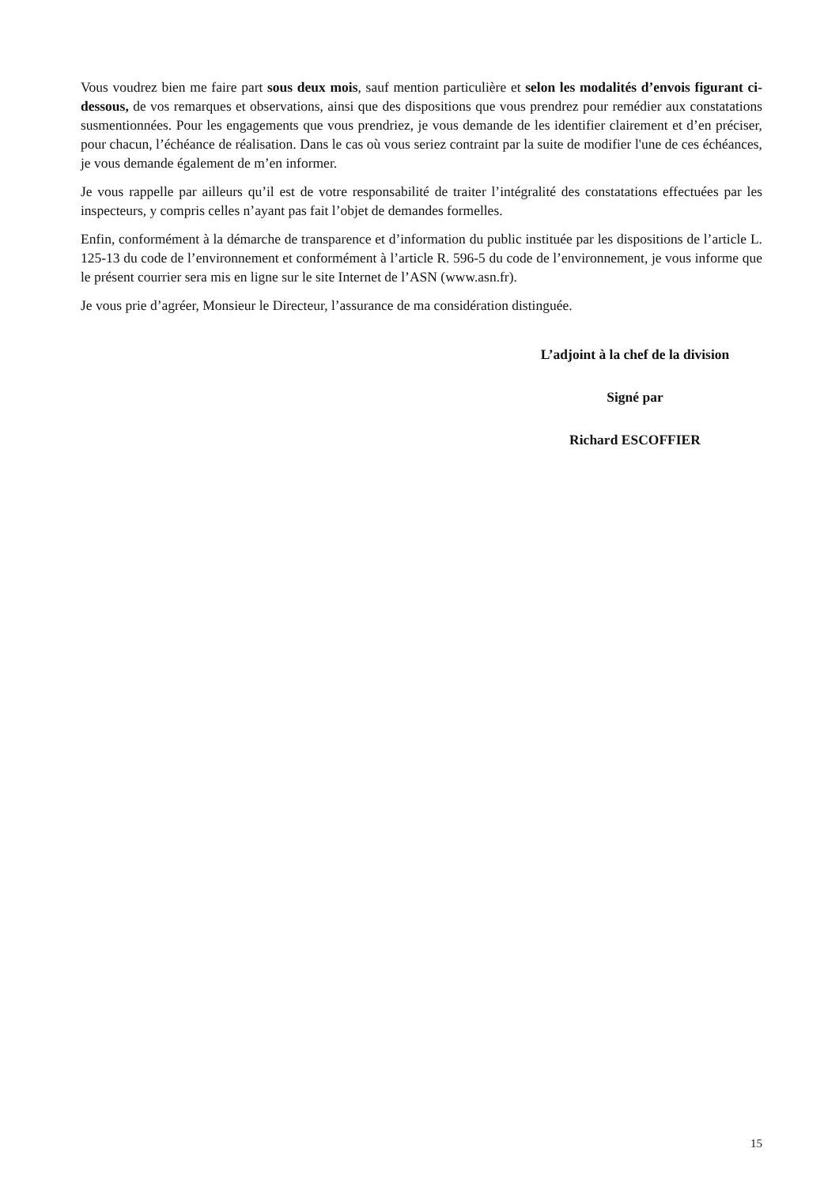Vous voudrez bien me faire part sous deux mois, sauf mention particulière et selon les modalités d’envois figurant ci-dessous, de vos remarques et observations, ainsi que des dispositions que vous prendrez pour remédier aux constatations susmentionnées. Pour les engagements que vous prendriez, je vous demande de les identifier clairement et d’en préciser, pour chacun, l’échéance de réalisation. Dans le cas où vous seriez contraint par la suite de modifier l'une de ces échéances, je vous demande également de m’en informer.
Je vous rappelle par ailleurs qu’il est de votre responsabilité de traiter l’intégralité des constatations effectuées par les inspecteurs, y compris celles n’ayant pas fait l’objet de demandes formelles.
Enfin, conformément à la démarche de transparence et d’information du public instituée par les dispositions de l’article L. 125-13 du code de l’environnement et conformément à l’article R. 596-5 du code de l’environnement, je vous informe que le présent courrier sera mis en ligne sur le site Internet de l’ASN (www.asn.fr).
Je vous prie d’agréer, Monsieur le Directeur, l’assurance de ma considération distinguée.
L’adjoint à la chef de la division
Signé par
Richard ESCOFFIER
15